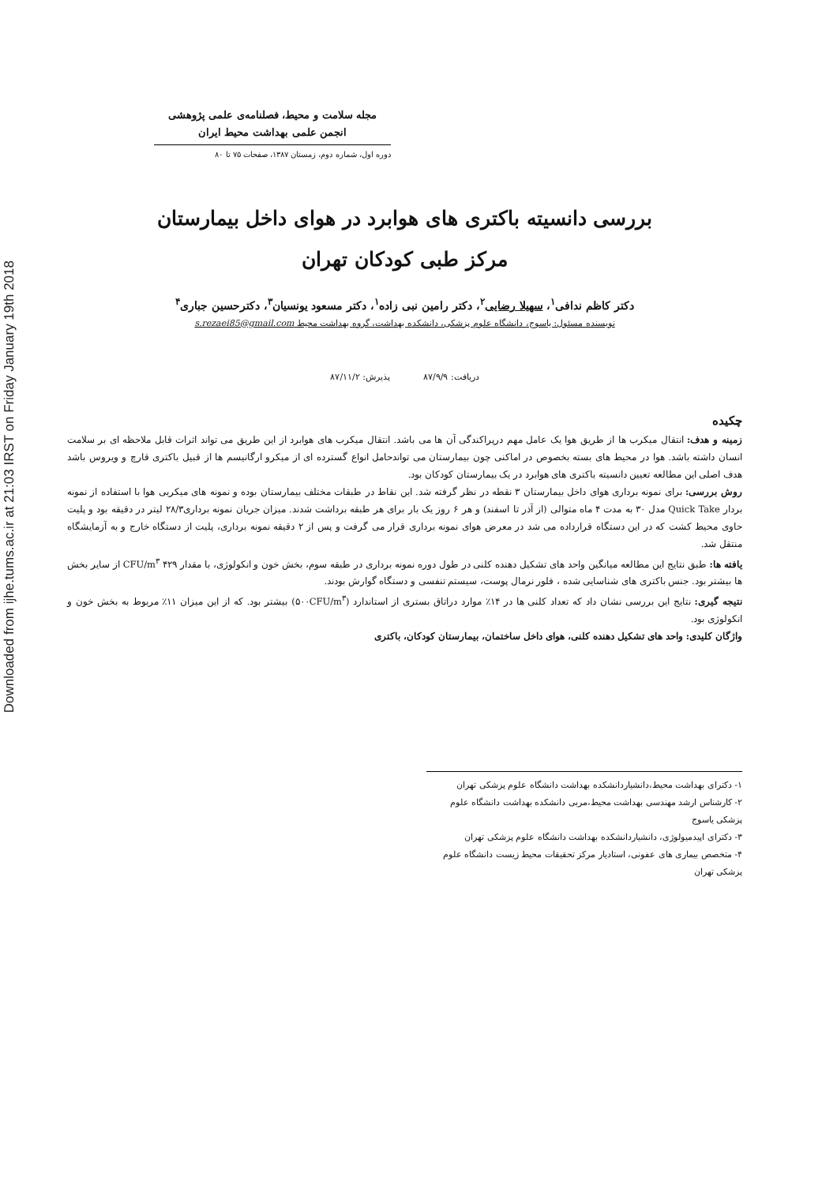Downloaded from ijhe.tums.ac.ir at 21:03 IRST on Friday January 19th 2018
مجله سلامت و محیط، فصلنامه‌ی علمی پژوهشی
انجمن علمی بهداشت محیط ایران
دوره اول، شماره دوم، زمستان ۱۳۸۷، صفحات ۷۵ تا ۸۰
بررسی دانسیته باکتری های هوابرد در هوای داخل بیمارستان
مرکز طبی کودکان تهران
دکتر کاظم ندافی<sup>۱</sup>، سهیلا رضایی<sup>۲</sup>، دکتر رامین نبی زاده<sup>۱</sup>، دکتر مسعود یونسیان<sup>۳</sup>، دکترحسین جباری<sup>۴</sup>
نویسنده مسئول: یاسوج، دانشگاه علوم پزشکی، دانشکده بهداشت، گروه بهداشت محیط s.rezaei85@gmail.com
دریافت: ۸۷/۹/۹ پذیرش: ۸۷/۱۱/۲
چکیده
زمینه و هدف: انتقال میکرب ها از طریق هوا یک عامل مهم درپراکندگی آن ها می باشد. انتقال میکرب های هوابرد از این طریق می تواند اثرات قابل ملاحظه ای بر سلامت انسان داشته باشد. هوا در محیط های بسته بخصوص در اماکنی چون بیمارستان می تواندحامل انواع گسترده ای از میکرو ارگانیسم ها از قبیل باکتری قارچ و ویروس باشد هدف اصلی این مطالعه تعیین دانسیته باکتری های هوابرد در یک بیمارستان کودکان بود.
روش بررسی: برای نمونه برداری هوای داخل بیمارستان ۳ نقطه در نظر گرفته شد. این نقاط در طبقات مختلف بیمارستان بوده و نمونه های میکربی هوا با استفاده از نمونه بردار Quick Take مدل ۳۰ به مدت ۴ ماه متوالی (از آذر تا اسفند) و هر ۶ روز یک بار برای هر طبقه برداشت شدند. میزان جریان نمونه برداری۲۸/۳ لیتر در دقیقه بود و پلیت حاوی محیط کشت که در این دستگاه قرارداده می شد در معرض هوای نمونه برداری قرار می گرفت و پس از ۲ دقیقه نمونه برداری، پلیت از دستگاه خارج و به آزمایشگاه منتقل شد.
یافته ها: طبق نتایج این مطالعه میانگین واحد های تشکیل دهنده کلنی در طول دوره نمونه برداری در طبقه سوم، بخش خون و انکولوژی، با مقدار ۴۲۹ CFU/m<sup>۳</sup> از سایر بخش ها بیشتر بود. جنس باکتری های شناسایی شده ، فلور نرمال پوست، سیستم تنفسی و دستگاه گوارش بودند.
نتیجه گیری: نتایج این بررسی نشان داد که تعداد کلنی ها در ۱۴٪ موارد دراتاق بستری از استاندارد (۵۰۰CFU/m<sup>۳</sup>) بیشتر بود. که از این میزان ۱۱٪ مربوط به بخش خون و انکولوژی بود.
واژگان کلیدی: واحد های تشکیل دهنده کلنی، هوای داخل ساختمان، بیمارستان کودکان، باکتری
۱- دکترای بهداشت محیط،دانشیاردانشکده بهداشت دانشگاه علوم پزشکی تهران
۲- کارشناس ارشد مهندسی بهداشت محیط،مربی دانشکده بهداشت دانشگاه علوم پزشکی یاسوج
۳- دکترای اپیدمیولوژی، دانشیاردانشکده بهداشت دانشگاه علوم پزشکی تهران
۴- متخصص بیماری های عفونی، استادیار مرکز تحقیقات محیط زیست دانشگاه علوم پزشکی تهران